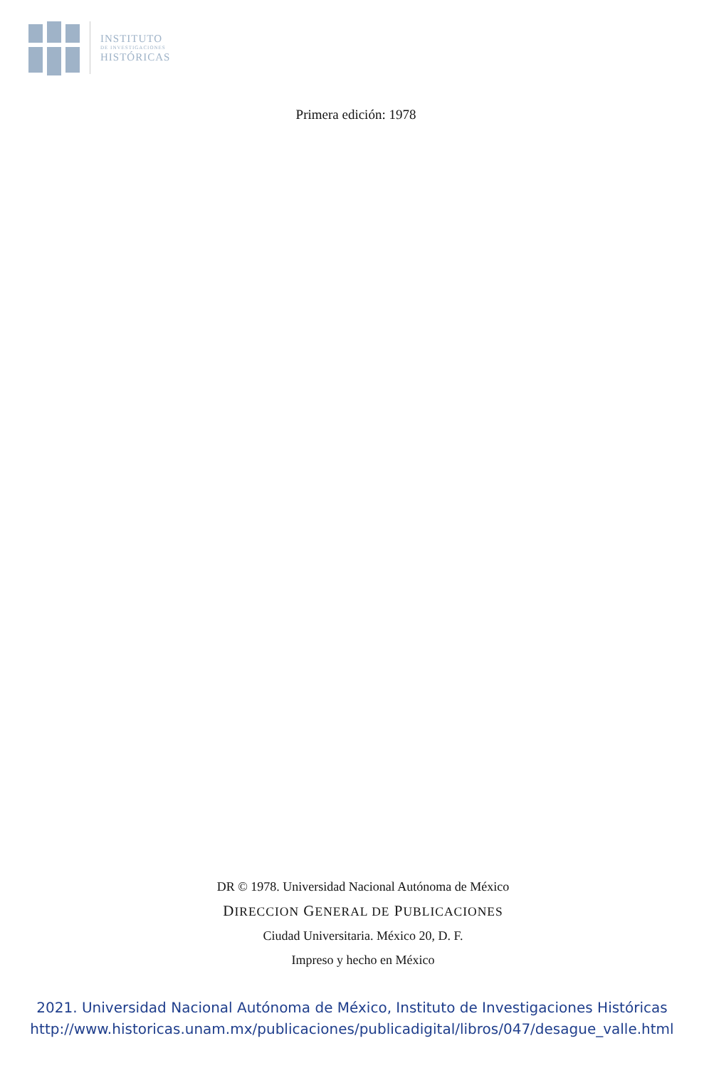INSTITUTO
DE INVESTIGACIONES
HISTÓRICAS
Primera edición: 1978
DR © 1978. Universidad Nacional Autónoma de México
DIRECCION GENERAL DE PUBLICACIONES
Ciudad Universitaria. México 20, D. F.
Impreso y hecho en México
2021. Universidad Nacional Autónoma de México, Instituto de Investigaciones Históricas
http://www.historicas.unam.mx/publicaciones/publicadigital/libros/047/desague_valle.html